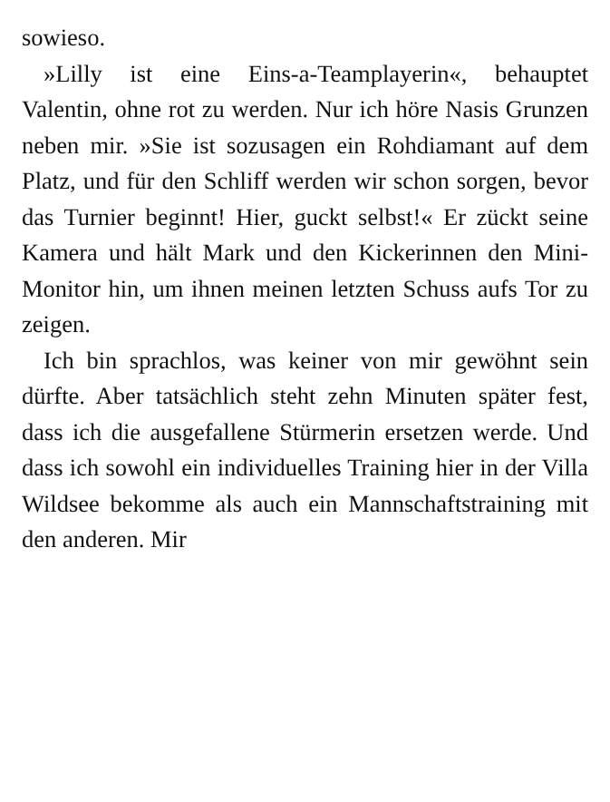sowieso.
»Lilly ist eine Eins-a-Teamplayerin«, behauptet Valentin, ohne rot zu werden. Nur ich höre Nasis Grunzen neben mir. »Sie ist sozusagen ein Rohdiamant auf dem Platz, und für den Schliff werden wir schon sorgen, bevor das Turnier beginnt! Hier, guckt selbst!« Er zückt seine Kamera und hält Mark und den Kickerinnen den Mini-Monitor hin, um ihnen meinen letzten Schuss aufs Tor zu zeigen.
Ich bin sprachlos, was keiner von mir gewöhnt sein dürfte. Aber tatsächlich steht zehn Minuten später fest, dass ich die ausgefallene Stürmerin ersetzen werde. Und dass ich sowohl ein individuelles Training hier in der Villa Wildsee bekomme als auch ein Mannschaftstraining mit den anderen. Mir